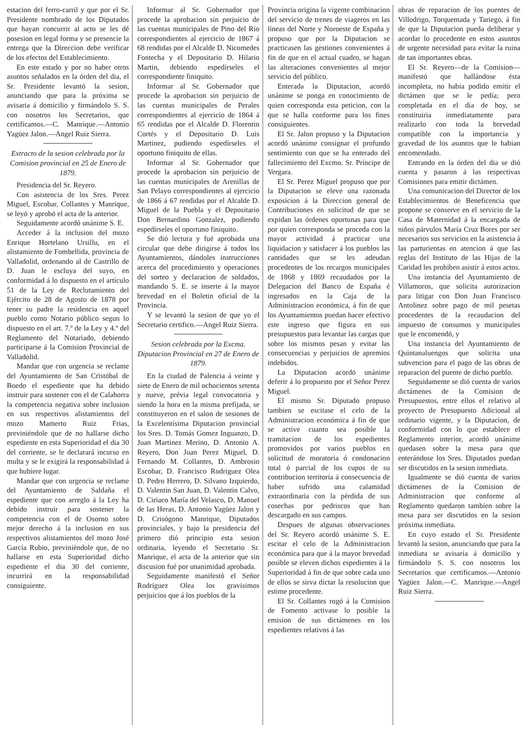estacion del ferro-carril y que por el Sr. Presidente nombrado de los Diputados que hayan concurrir al acto se les dé posesion en legal forma y se presencie la entrega que la Direccion debe verificar de los efectos del Establecimiento.
En este estado y por no haber otros asuntos señalados en la órden del dia, el Sr. Presidente levantó la sesion, anunciando que para la próxima se avisaria á domicilio y firmándolo S. S. con nosotros los Secretarios, que certificamos.—C. Manrique.—Antonio Yagüez Jalon.—Angel Ruiz Sierra.
Extracto de la sesion celebrada por la Comision provincial en 25 de Enero de 1879.
Presidencia del Sr. Reyero.
Con asistencia de los Sres. Perez Miguel, Escobar, Collantes y Manrique, se leyó y aprobó el acta de la anterior.
Seguidamente acordó unánime S. E.
Acceder á la inclusion del mozo Enrique Hortelano Ursillu, en el alistamiento de Fombellida, provincia de Valladolid, ordenando al de Castrillo de D. Juan le escluya del suyo, en conformidad á lo dispuesto en el artículo 51 de la Ley de Reclutamiento del Ejército de 28 de Agosto de 1878 por tener su padre la residencia en aquel pueblo como Notario público segun lo dispuesto en el art. 7.º de la Ley y 4.º del Reglamento del Notariado, debiendo participarse á la Comision Provincial de Valladolid.
Mandar que con urgencia se reclame del Ayuntamiento de San Cristóbal de Boedo el espediente que ha debido instruir para sostener con el de Calahorra la competencia negativa sobre inclusion en sus respectivos alistamientos del mozo Mamerto Ruiz Frias, previniéndole que de no hallarse dicho espediente en esta Superioridad el dia 30 del corriente, se le declarará incurso en multa y se le exigirá la responsabilidad á que hubiere lugar.
Mandar que con urgencia se reclame del Ayuntamiento de Saldaña el espediente que con arreglo á la Ley ha debido instruir para sostener la competencia con el de Osorno sobre mejor derecho á la inclusion en sus respectivos alistamientos del mozo José García Rubio, previniéndole que, de no hallarse en esta Superioridad dicho espediente el dia 30 del corriente, incurrirá en la responsabilidad consiguiente.
Informar al Sr. Gobernador que procede la aprobacion sin perjuicio de las cuentas municipales de Pino del Rio correspondientes al ejercicio de 1867 á 68 rendidas por el Alcalde D. Nicomedes Fontecha y el Depositario D. Hilario Martin, debiendo espedírseles el correspondiente finiquito.
Informar al Sr. Gobernador que procede la aprobacion sin perjuicio de las cuentas municipales de Perales correspondientes al ejercicio de 1864 á 65 rendidas por el Alcalde D. Florentin Cortés y el Depositario D. Luis Martinez, pudiendo espedírseles el oportuno finiquito de ellas.
Informar al Sr. Gobernador que procede la aprobacion sin perjuicio de las cuentas municipales de Arenillas de San Pelayo correspondientes al ejercicio de 1866 á 67 rendidas por el Alcalde D. Miguel de la Puebla y el Depositario Don Bernardino Gonzalez, pudiendo espedírseles el oportuno finiquito.
Se dió lectura y fué aprobada una circular que debe dirigirse á todos los Ayuntamientos, dándoles instrucciones acerca del procedimiento y operaciones del sorteo y declaracion de soldados, mandando S. E. se inserte á la mayor brevedad en el Boletin oficial de la Provincia.
Y se levantó la sesion de que yo el Secretario certifico.—Angel Ruiz Sierra.
Sesion celebrada por la Excma. Diputacion Provincial en 27 de Enero de 1879.
En la ciudad de Palencia á veinte y siete de Enero de mil ochocientos setenta y nueve, prévia legal convocatoria y siendo la hora en la misma prefijada, se constituyeron en el salon de sesiones de la Excelentísima Diputacion provincial los Sres. D. Tomás Gomez Inguanzo, D. Juan Martinez Merino, D. Antonio A. Reyero, Don Juan Perez Miguel, D. Fernando M. Collantes, D. Ambrosio Escobar, D. Francisco Rodriguez Olea D. Pedro Herrero, D. Silvano Izquierdo, D. Valentin San Juan, D. Valentin Calvo, D. Ciriaco María del Velasco, D. Manuel de las Heras, D. Antonio Yagüez Jalon y D. Crisógono Manrique, Diputados provinciales, y bajo la presidencia del primero dió principio esta sesion ordinaria, leyendo el Secretario Sr. Manrique, el acta de la anterior que sin discusion fué por unanimidad aprobada.
Seguidamente manifestó el Señor Rodriguez Olea los gravísimos perjuicios que á los pueblos de la
Provincia origina la vigente combinacion del servicio de trenes de viageros en las líneas del Norte y Noroeste de España y propuso que por la Diputacion se practicasen las gestiones convenientes á fin de que en el actual cuadro, se hagan las alteraciones convenientes al mejor servicio del público.
Enterada la Diputacion, acordó unánime se ponga en conocimiento de quien corresponda esta peticion, con la que se halla conforme para los fines consiguientes.
El Sr. Jalon propuso y la Diputacion acordó unánime consignar el profundo sentimiento con que se ha enterado del fallecimiento del Excmo. Sr. Príncipe de Vergara.
El Sr. Perez Miguel propuso que por la Diputacion se eleve una razonada exposicion á la Direccion general de Contribuciones en solicitud de que se expidan las órdenes oportunas para que por quien corresponda se proceda con la mayor actividad á practicar una liquidacion y satisfacer á los pueblos las cantidades que se les adeudan procedentes de los recargos municipales de 1868 y 1869 recaudados por la Delegacion del Banco de España é ingresados en la Caja de la Administracion económica, á fin de que los Ayuntamientos puedan hacer efectivo este ingreso que figura en sus presupuestos para levantar las cargas que sobre los mismos pesan y evitar las consecuencias y perjuicios de apremios indebidos.
La Diputacion acordó unánime deferir á lo propuesto por el Señor Perez Miguel.
El mismo Sr. Diputado propuso tambien se escitase el celo de la Administracion económica á fin de que se active cuanto sea posible la tramitacion de los espedientes promovidos por varios pueblos en solicitud de moratoria ó condonacion total ó parcial de los cupos de su contribucion territoria á consecuencia de haber sufrido una calamidad extraordinaria con la pérdida de sus cosechas por pedriscos que han descargado en sus campos.
Despues de algunas observaciones del Sr. Reyero acordó unánime S. E. escitar el celo de la Administracion económica para que á la mayor brevedad posible se eleven dichos espedientes á la Superioridad á fin de que sobre cada uno de ellos se sirva dictar la resolucion que estime procedente.
El Sr. Collantes rogó á la Comision de Fomento activase lo posible la emision de sus dictámenes en los espedientes relativos á las
obras de reparacion de los puentes de Villodrigo, Torquemada y Tariego, á fin de que la Diputacion pueda deliberar y acordar lo procedente en estos asuntos de urgente necesidad para evitar la ruina de tan importantes obras.
El Sr. Reyero—de la Comision—manifestó que hallándose ésta incompleta, no habia podido emitir el dictámen que se le pedía; pero completada en el dia de hoy, se constituiria inmediatamente para realizarlo con toda la brevedad compatible con la importancia y gravedad de los asuntos que le habian encomendado.
Entrando en la órden del dia se dió cuenta y pasaron á las respectivas Comisiones para emitir dictámen.
Una comunicacion del Director de los Establecimientos de Beneficencia que propone se conserve en el servicio de la Casa de Maternidad á la encargada de niños párvulos María Cruz Bores por ser necesarios sus servicios en la asistencia á las parturientas en atencion á que las reglas del Instituto de las Hijas de la Caridad les prohiben asistir á estos actos.
Una instancia del Ayuntamiento de Villamoros, que solicita autorizacion para litigar con Don Juan Francisco Antolinez sobre pago de mil pesetas procedentes de la recaudacion del impuesto de consumos y municipales que le encomendó, y
Una instancia del Ayuntamiento de Quintanaluengos que solicita una subvencion para el pago de las obras de reparacion del puente de dicho pueblo.
Seguidamente se dió cuenta de varios dictámenes de la Comision de Presupuestos, entre ellos el relativo al proyecto de Presupuesto Adicional al ordinario vigente, y la Diputacion, de conformidad con lo que establece el Reglamento interior, acordó unánime quedasen sobre la mesa para que enterándose los Sres. Diputados puedan ser discutidos en la sesion inmediata.
Igualmente se dió cuenta de varios dictámenes de la Comision de Administracion que conforme al Reglamento quedaron tambien sobre la mesa para ser discutidos en la sesion próxima inmediata.
En cuyo estado el Sr. Presidente levantó la sesion, anunciando que para la inmediata se avisaria á domicilio y firmándolo S. S. con nosotros los Secretarios que certificamos.—Antonio Yagüez Jalon.—C. Manrique.—Angel Ruiz Sierra.